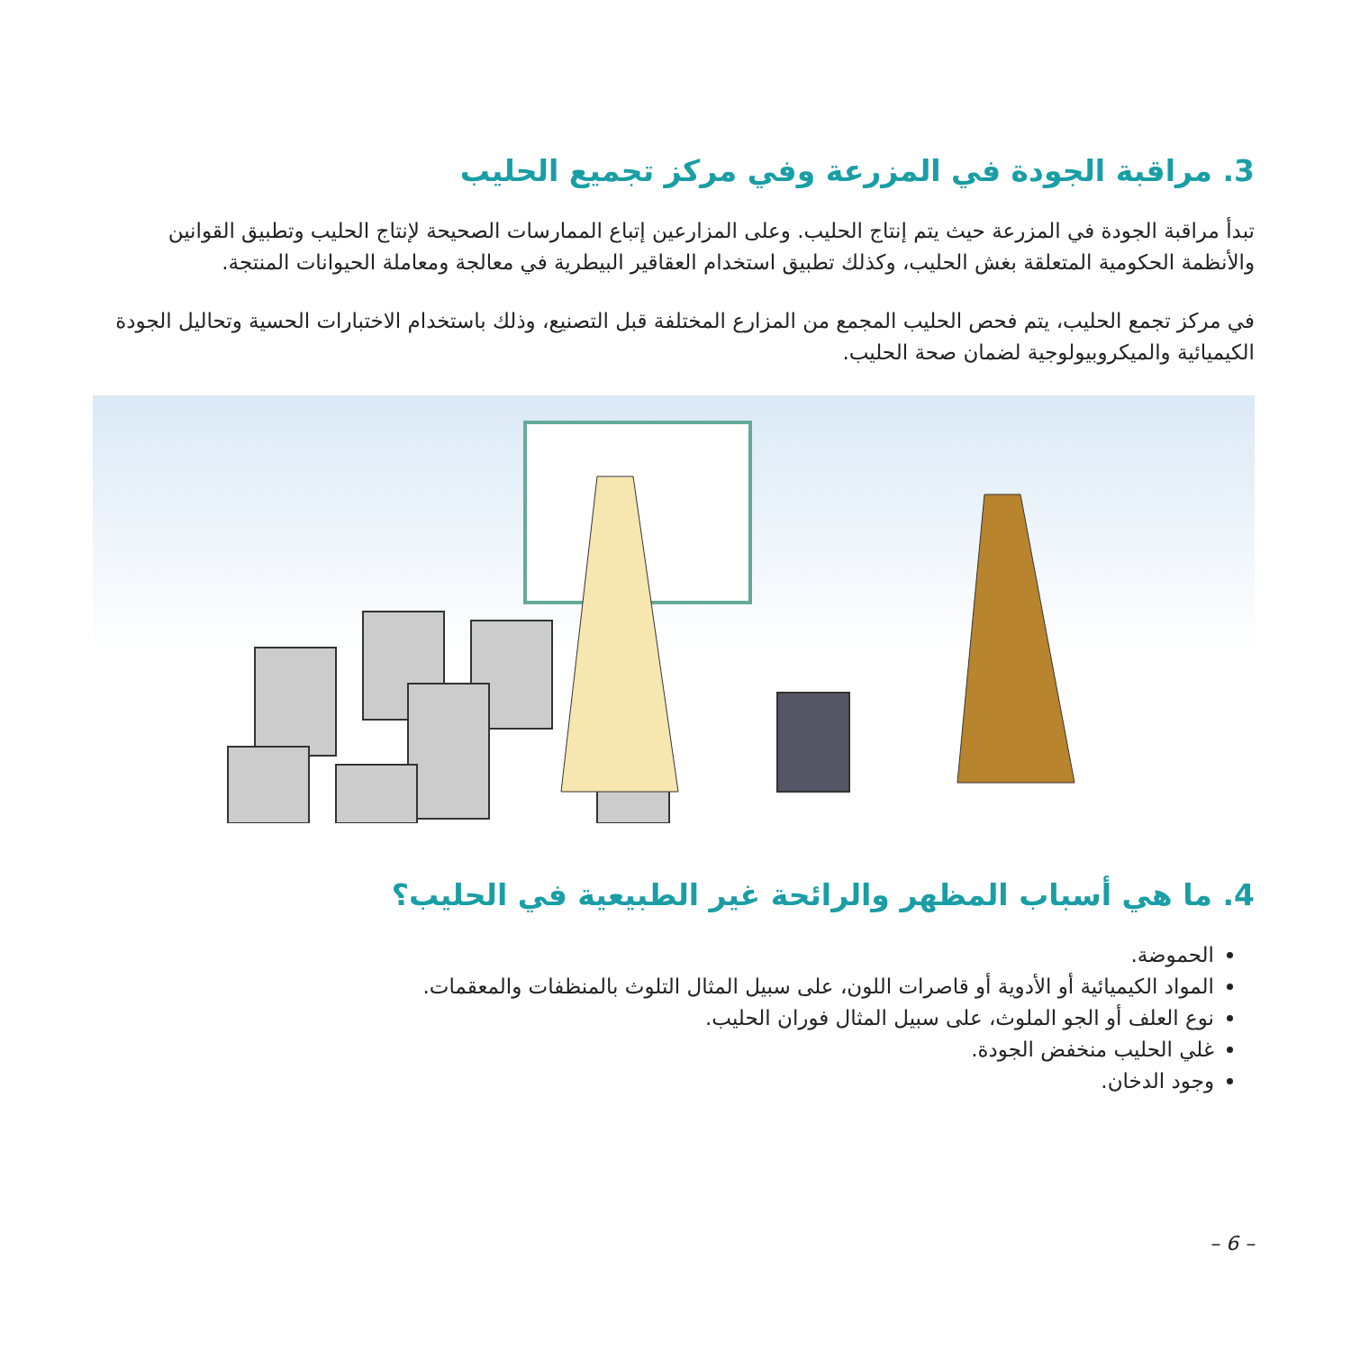3. مراقبة الجودة في المزرعة وفي مركز تجميع الحليب
تبدأ مراقبة الجودة في المزرعة حيث يتم إنتاج الحليب. وعلى المزارعين إتباع الممارسات الصحيحة لإنتاج الحليب وتطبيق القوانين والأنظمة الحكومية المتعلقة بغش الحليب، وكذلك تطبيق استخدام العقاقير البيطرية في معالجة ومعاملة الحيوانات المنتجة.
في مركز تجمع الحليب، يتم فحص الحليب المجمع من المزارع المختلفة قبل التصنيع، وذلك باستخدام الاختبارات الحسية وتحاليل الجودة الكيميائية والميكروبيولوجية لضمان صحة الحليب.
4. ما هي أسباب المظهر والرائحة غير الطبيعية في الحليب؟
الحموضة.
المواد الكيميائية أو الأدوية أو قاصرات اللون، على سبيل المثال التلوث بالمنظفات والمعقمات.
نوع العلف أو الجو الملوث، على سبيل المثال فوران الحليب.
غلي الحليب منخفض الجودة.
وجود الدخان.
– 6 –